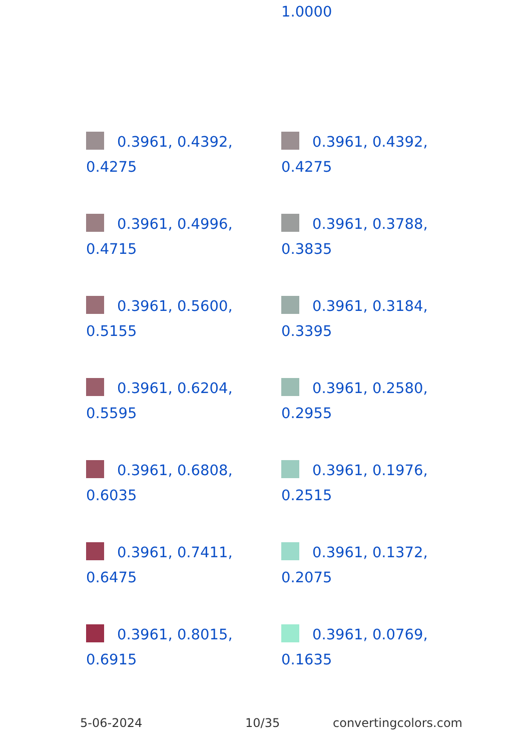1.0000
0.3961, 0.4392,
0.4275
0.3961, 0.4392,
0.4275
0.3961, 0.4996,
0.4715
0.3961, 0.3788,
0.3835
0.3961, 0.5600,
0.5155
0.3961, 0.3184,
0.3395
0.3961, 0.6204,
0.5595
0.3961, 0.2580,
0.2955
0.3961, 0.6808,
0.6035
0.3961, 0.1976,
0.2515
0.3961, 0.7411,
0.6475
0.3961, 0.1372,
0.2075
0.3961, 0.8015,
0.6915
0.3961, 0.0769,
0.1635
5-06-2024 10/35 convertingcolors.com